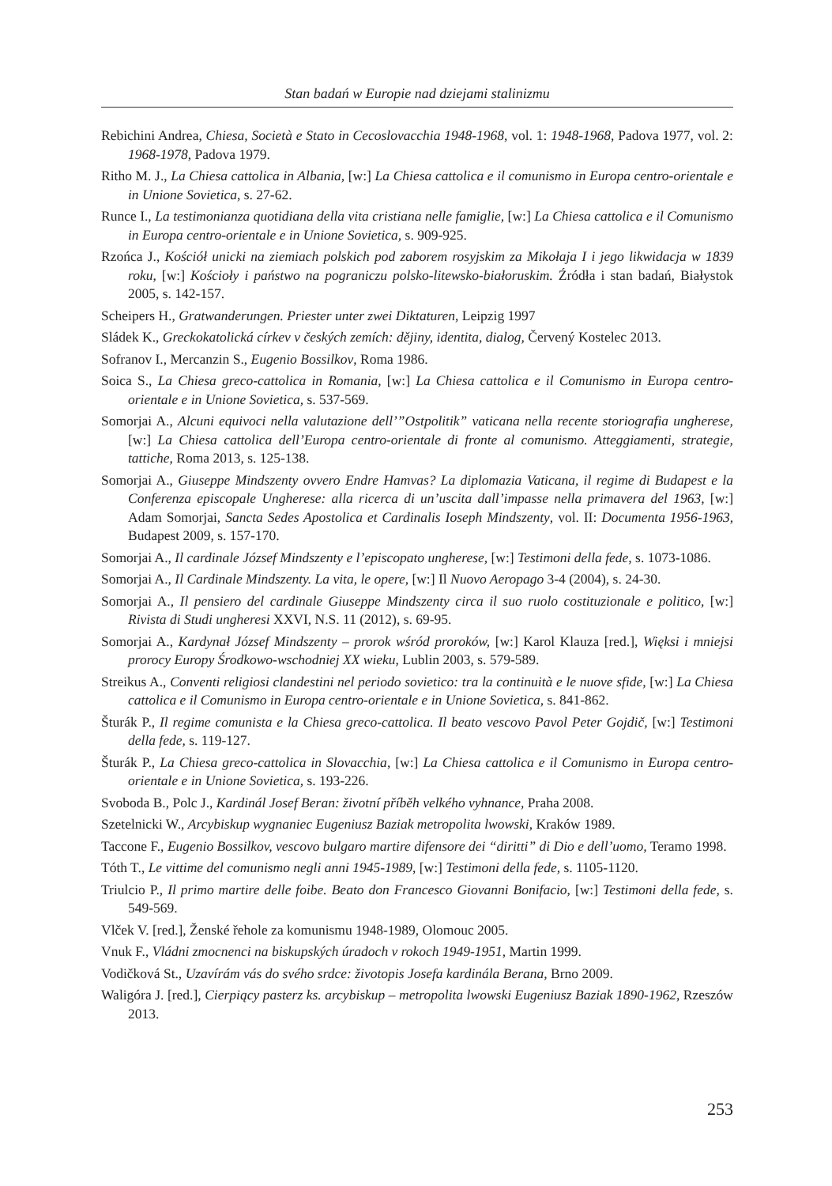Stan badań w Europie nad dziejami stalinizmu
Rebichini Andrea, Chiesa, Società e Stato in Cecoslovacchia 1948-1968, vol. 1: 1948-1968, Padova 1977, vol. 2: 1968-1978, Padova 1979.
Ritho M. J., La Chiesa cattolica in Albania, [w:] La Chiesa cattolica e il comunismo in Europa centro-orientale e in Unione Sovietica, s. 27-62.
Runce I., La testimonianza quotidiana della vita cristiana nelle famiglie, [w:] La Chiesa cattolica e il Comunismo in Europa centro-orientale e in Unione Sovietica, s. 909-925.
Rzońca J., Kościół unicki na ziemiach polskich pod zaborem rosyjskim za Mikołaja I i jego likwidacja w 1839 roku, [w:] Kościoły i państwo na pograniczu polsko-litewsko-białoruskim. Źródła i stan badań, Białystok 2005, s. 142-157.
Scheipers H., Gratwanderungen. Priester unter zwei Diktaturen, Leipzig 1997
Sládek K., Greckokatolická církev v českých zemích: dějiny, identita, dialog, Červený Kostelec 2013.
Sofranov I., Mercanzin S., Eugenio Bossilkov, Roma 1986.
Soica S., La Chiesa greco-cattolica in Romania, [w:] La Chiesa cattolica e il Comunismo in Europa centro-orientale e in Unione Sovietica, s. 537-569.
Somorjai A., Alcuni equivoci nella valutazione dell’”Ostpolitik” vaticana nella recente storiografia ungherese, [w:] La Chiesa cattolica dell’Europa centro-orientale di fronte al comunismo. Atteggiamenti, strategie, tattiche, Roma 2013, s. 125-138.
Somorjai A., Giuseppe Mindszenty ovvero Endre Hamvas? La diplomazia Vaticana, il regime di Budapest e la Conferenza episcopale Ungherese: alla ricerca di un’uscita dall’impasse nella primavera del 1963, [w:] Adam Somorjai, Sancta Sedes Apostolica et Cardinalis Ioseph Mindszenty, vol. II: Documenta 1956-1963, Budapest 2009, s. 157-170.
Somorjai A., Il cardinale József Mindszenty e l’episcopato ungherese, [w:] Testimoni della fede, s. 1073-1086.
Somorjai A., Il Cardinale Mindszenty. La vita, le opere, [w:] Il Nuovo Aeropago 3-4 (2004), s. 24-30.
Somorjai A., Il pensiero del cardinale Giuseppe Mindszenty circa il suo ruolo costituzionale e politico, [w:] Rivista di Studi ungheresi XXVI, N.S. 11 (2012), s. 69-95.
Somorjai A., Kardynał József Mindszenty – prorok wśród proroków, [w:] Karol Klauza [red.], Więksi i mniejsi prorocy Europy Środkowo-wschodniej XX wieku, Lublin 2003, s. 579-589.
Streikus A., Conventi religiosi clandestini nel periodo sovietico: tra la continuità e le nuove sfide, [w:] La Chiesa cattolica e il Comunismo in Europa centro-orientale e in Unione Sovietica, s. 841-862.
Šturák P., Il regime comunista e la Chiesa greco-cattolica. Il beato vescovo Pavol Peter Gojdič, [w:] Testimoni della fede, s. 119-127.
Šturák P., La Chiesa greco-cattolica in Slovacchia, [w:] La Chiesa cattolica e il Comunismo in Europa centro-orientale e in Unione Sovietica, s. 193-226.
Svoboda B., Polc J., Kardinál Josef Beran: životní příběh velkého vyhnance, Praha 2008.
Szetelnicki W., Arcybiskup wygnaniec Eugeniusz Baziak metropolita lwowski, Kraków 1989.
Taccone F., Eugenio Bossilkov, vescovo bulgaro martire difensore dei “diritti” di Dio e dell’uomo, Teramo 1998.
Tóth T., Le vittime del comunismo negli anni 1945-1989, [w:] Testimoni della fede, s. 1105-1120.
Triulcio P., Il primo martire delle foibe. Beato don Francesco Giovanni Bonifacio, [w:] Testimoni della fede, s. 549-569.
Vlček V. [red.], Ženské řehole za komunismu 1948-1989, Olomouc 2005.
Vnuk F., Vládni zmocnenci na biskupských úradoch v rokoch 1949-1951, Martin 1999.
Vodičková St., Uzavírám vás do svého srdce: životopis Josefa kardinála Berana, Brno 2009.
Waligóra J. [red.], Cierpiący pasterz ks. arcybiskup – metropolita lwowski Eugeniusz Baziak 1890-1962, Rzeszów 2013.
253